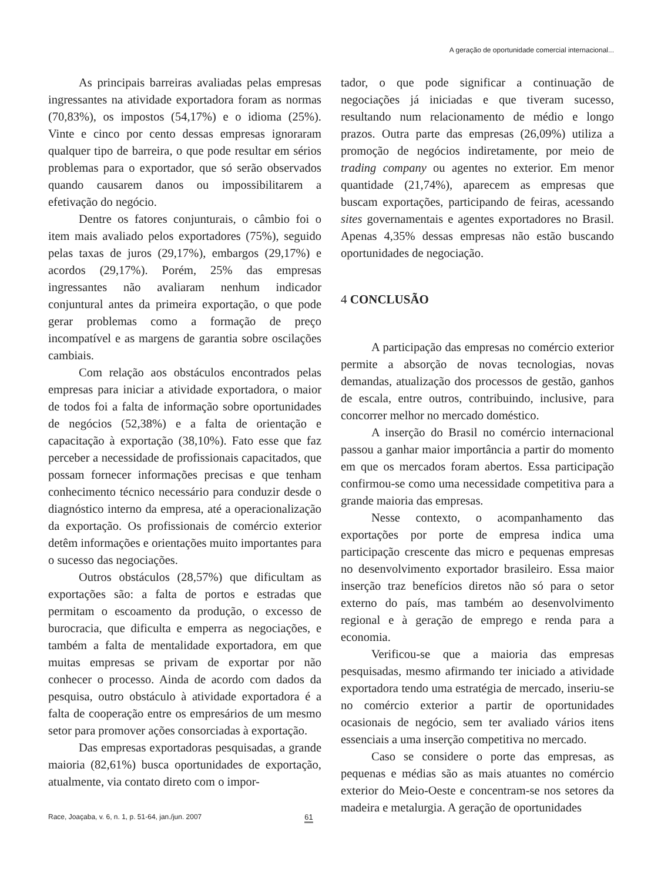A geração de oportunidade comercial internacional...
As principais barreiras avaliadas pelas empresas ingressantes na atividade exportadora foram as normas (70,83%), os impostos (54,17%) e o idioma (25%). Vinte e cinco por cento dessas empresas ignoraram qualquer tipo de barreira, o que pode resultar em sérios problemas para o exportador, que só serão observados quando causarem danos ou impossibilitarem a efetivação do negócio.
Dentre os fatores conjunturais, o câmbio foi o item mais avaliado pelos exportadores (75%), seguido pelas taxas de juros (29,17%), embargos (29,17%) e acordos (29,17%). Porém, 25% das empresas ingressantes não avaliaram nenhum indicador conjuntural antes da primeira exportação, o que pode gerar problemas como a formação de preço incompatível e as margens de garantia sobre oscilações cambiais.
Com relação aos obstáculos encontrados pelas empresas para iniciar a atividade exportadora, o maior de todos foi a falta de informação sobre oportunidades de negócios (52,38%) e a falta de orientação e capacitação à exportação (38,10%). Fato esse que faz perceber a necessidade de profissionais capacitados, que possam fornecer informações precisas e que tenham conhecimento técnico necessário para conduzir desde o diagnóstico interno da empresa, até a operacionalização da exportação. Os profissionais de comércio exterior detêm informações e orientações muito importantes para o sucesso das negociações.
Outros obstáculos (28,57%) que dificultam as exportações são: a falta de portos e estradas que permitam o escoamento da produção, o excesso de burocracia, que dificulta e emperra as negociações, e também a falta de mentalidade exportadora, em que muitas empresas se privam de exportar por não conhecer o processo. Ainda de acordo com dados da pesquisa, outro obstáculo à atividade exportadora é a falta de cooperação entre os empresários de um mesmo setor para promover ações consorciadas à exportação.
Das empresas exportadoras pesquisadas, a grande maioria (82,61%) busca oportunidades de exportação, atualmente, via contato direto com o impor-
tador, o que pode significar a continuação de negociações já iniciadas e que tiveram sucesso, resultando num relacionamento de médio e longo prazos. Outra parte das empresas (26,09%) utiliza a promoção de negócios indiretamente, por meio de trading company ou agentes no exterior. Em menor quantidade (21,74%), aparecem as empresas que buscam exportações, participando de feiras, acessando sites governamentais e agentes exportadores no Brasil. Apenas 4,35% dessas empresas não estão buscando oportunidades de negociação.
4 CONCLUSÃO
A participação das empresas no comércio exterior permite a absorção de novas tecnologias, novas demandas, atualização dos processos de gestão, ganhos de escala, entre outros, contribuindo, inclusive, para concorrer melhor no mercado doméstico.
A inserção do Brasil no comércio internacional passou a ganhar maior importância a partir do momento em que os mercados foram abertos. Essa participação confirmou-se como uma necessidade competitiva para a grande maioria das empresas.
Nesse contexto, o acompanhamento das exportações por porte de empresa indica uma participação crescente das micro e pequenas empresas no desenvolvimento exportador brasileiro. Essa maior inserção traz benefícios diretos não só para o setor externo do país, mas também ao desenvolvimento regional e à geração de emprego e renda para a economia.
Verificou-se que a maioria das empresas pesquisadas, mesmo afirmando ter iniciado a atividade exportadora tendo uma estratégia de mercado, inseriu-se no comércio exterior a partir de oportunidades ocasionais de negócio, sem ter avaliado vários itens essenciais a uma inserção competitiva no mercado.
Caso se considere o porte das empresas, as pequenas e médias são as mais atuantes no comércio exterior do Meio-Oeste e concentram-se nos setores da madeira e metalurgia. A geração de oportunidades
Race, Joaçaba, v. 6, n. 1, p. 51-64, jan./jun. 2007 61